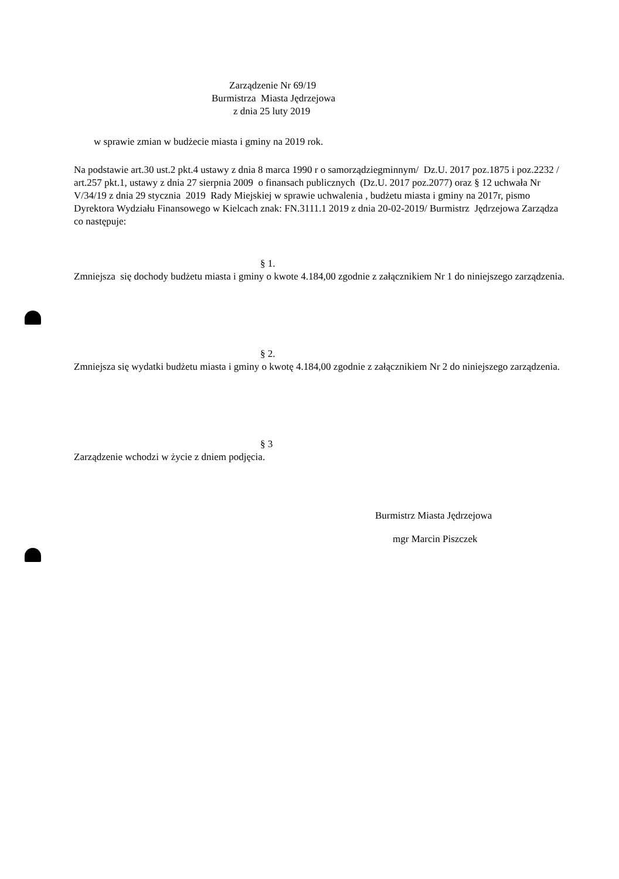Zarządzenie Nr 69/19
Burmistrza Miasta Jędrzejowa
z dnia 25 luty 2019
w sprawie zmian w budżecie miasta i gminy na 2019 rok.
Na podstawie art.30 ust.2 pkt.4 ustawy z dnia 8 marca 1990 r o samorządziegminnym/ Dz.U. 2017 poz.1875 i poz.2232 / art.257 pkt.1, ustawy z dnia 27 sierpnia 2009 o finansach publicznych (Dz.U. 2017 poz.2077) oraz § 12 uchwała Nr V/34/19 z dnia 29 stycznia 2019 Rady Miejskiej w sprawie uchwalenia , budżetu miasta i gminy na 2017r, pismo Dyrektora Wydziału Finansowego w Kielcach znak: FN.3111.1 2019 z dnia 20-02-2019/ Burmistrz Jędrzejowa Zarządza co następuje:
§ 1.
Zmniejsza się dochody budżetu miasta i gminy o kwote 4.184,00 zgodnie z załącznikiem Nr 1 do niniejszego zarządzenia.
§ 2.
Zmniejsza się wydatki budżetu miasta i gminy o kwotę 4.184,00 zgodnie z załącznikiem Nr 2 do niniejszego zarządzenia.
§ 3
Zarządzenie wchodzi w życie z dniem podjęcia.
Burmistrz Miasta Jędrzejowa
mgr Marcin Piszczek